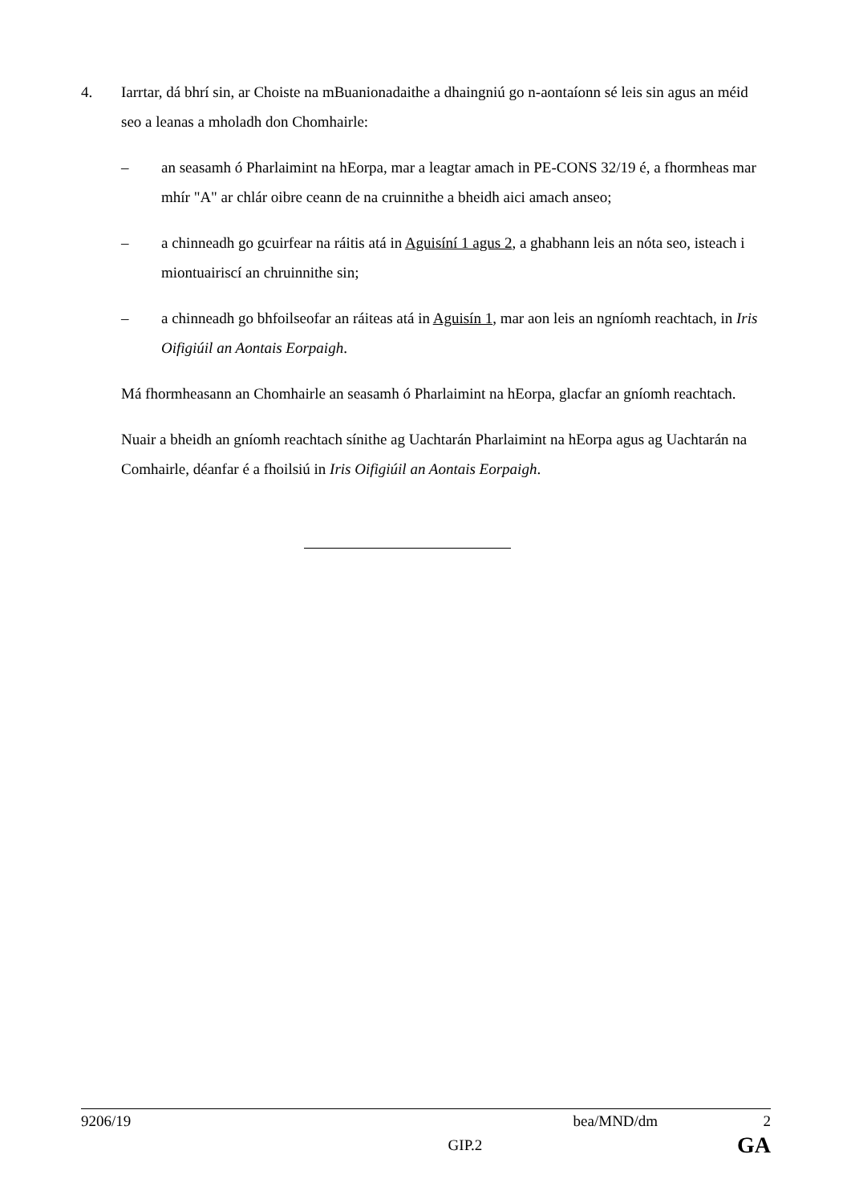4. Iarrtar, dá bhrí sin, ar Choiste na mBuanionadaithe a dhaingniú go n-aontaíonn sé leis sin agus an méid seo a leanas a mholadh don Chomhairle:
– an seasamh ó Pharlaimint na hEorpa, mar a leagtar amach in PE-CONS 32/19 é, a fhormheas mar mhír "A" ar chlár oibre ceann de na cruinnithe a bheidh aici amach anseo;
– a chinneadh go gcuirfear na ráitis atá in Aguisíní 1 agus 2, a ghabhann leis an nóta seo, isteach i miontuairiscí an chruinnithe sin;
– a chinneadh go bhfoilseofar an ráiteas atá in Aguisín 1, mar aon leis an ngníomh reachtach, in Iris Oifigiúil an Aontais Eorpaigh.
Má fhormheasann an Chomhairle an seasamh ó Pharlaimint na hEorpa, glacfar an gníomh reachtach.
Nuair a bheidh an gníomh reachtach sínithe ag Uachtarán Pharlaimint na hEorpa agus ag Uachtarán na Comhairle, déanfar é a fhoilsiú in Iris Oifigiúil an Aontais Eorpaigh.
9206/19 bea/MND/dm 2
GIP.2 GA